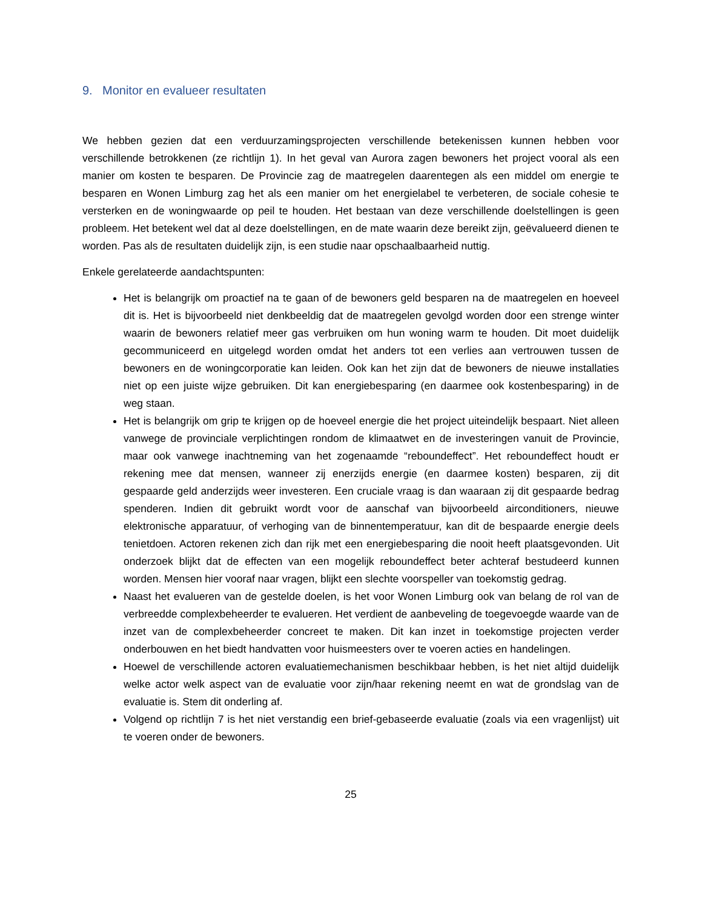9. Monitor en evalueer resultaten
We hebben gezien dat een verduurzamingsprojecten verschillende betekenissen kunnen hebben voor verschillende betrokkenen (ze richtlijn 1). In het geval van Aurora zagen bewoners het project vooral als een manier om kosten te besparen. De Provincie zag de maatregelen daarentegen als een middel om energie te besparen en Wonen Limburg zag het als een manier om het energielabel te verbeteren, de sociale cohesie te versterken en de woningwaarde op peil te houden. Het bestaan van deze verschillende doelstellingen is geen probleem. Het betekent wel dat al deze doelstellingen, en de mate waarin deze bereikt zijn, geëvalueerd dienen te worden. Pas als de resultaten duidelijk zijn, is een studie naar opschaalbaarheid nuttig.
Enkele gerelateerde aandachtspunten:
Het is belangrijk om proactief na te gaan of de bewoners geld besparen na de maatregelen en hoeveel dit is. Het is bijvoorbeeld niet denkbeeldig dat de maatregelen gevolgd worden door een strenge winter waarin de bewoners relatief meer gas verbruiken om hun woning warm te houden. Dit moet duidelijk gecommuniceerd en uitgelegd worden omdat het anders tot een verlies aan vertrouwen tussen de bewoners en de woningcorporatie kan leiden. Ook kan het zijn dat de bewoners de nieuwe installaties niet op een juiste wijze gebruiken. Dit kan energiebesparing (en daarmee ook kostenbesparing) in de weg staan.
Het is belangrijk om grip te krijgen op de hoeveel energie die het project uiteindelijk bespaart. Niet alleen vanwege de provinciale verplichtingen rondom de klimaatwet en de investeringen vanuit de Provincie, maar ook vanwege inachtneming van het zogenaamde “reboundeffect”. Het reboundeffect houdt er rekening mee dat mensen, wanneer zij enerzijds energie (en daarmee kosten) besparen, zij dit gespaarde geld anderzijds weer investeren. Een cruciale vraag is dan waaraan zij dit gespaarde bedrag spenderen. Indien dit gebruikt wordt voor de aanschaf van bijvoorbeeld airconditioners, nieuwe elektronische apparatuur, of verhoging van de binnentemperatuur, kan dit de bespaarde energie deels tenietdoen. Actoren rekenen zich dan rijk met een energiebesparing die nooit heeft plaatsgevonden. Uit onderzoek blijkt dat de effecten van een mogelijk reboundeffect beter achteraf bestudeerd kunnen worden. Mensen hier vooraf naar vragen, blijkt een slechte voorspeller van toekomstig gedrag.
Naast het evalueren van de gestelde doelen, is het voor Wonen Limburg ook van belang de rol van de verbreedde complexbeheerder te evalueren. Het verdient de aanbeveling de toegevoegde waarde van de inzet van de complexbeheerder concreet te maken. Dit kan inzet in toekomstige projecten verder onderbouwen en het biedt handvatten voor huismeesters over te voeren acties en handelingen.
Hoewel de verschillende actoren evaluatiemechanismen beschikbaar hebben, is het niet altijd duidelijk welke actor welk aspect van de evaluatie voor zijn/haar rekening neemt en wat de grondslag van de evaluatie is. Stem dit onderling af.
Volgend op richtlijn 7 is het niet verstandig een brief-gebaseerde evaluatie (zoals via een vragenlijst) uit te voeren onder de bewoners.
25